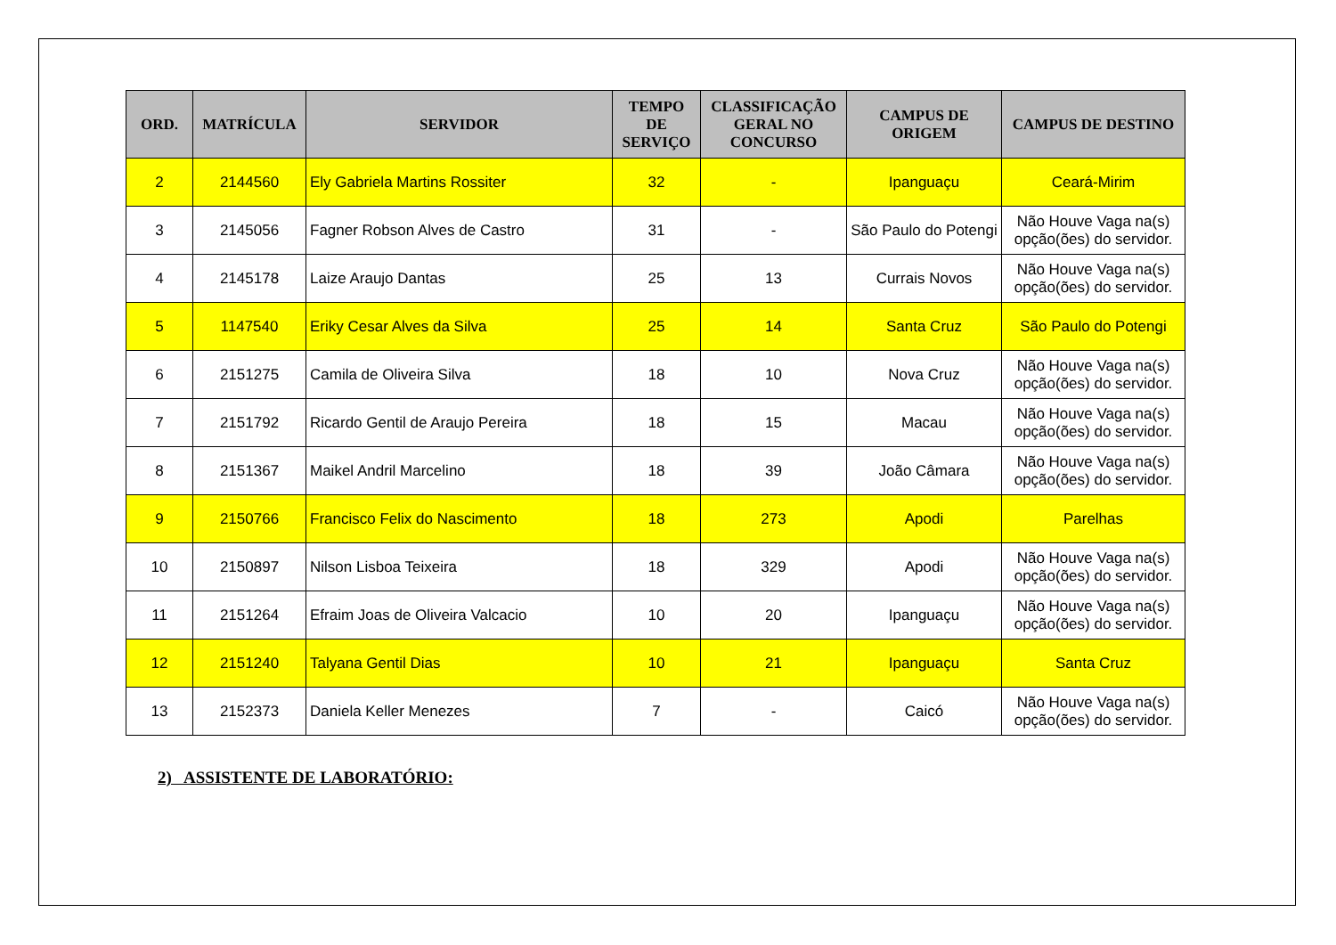| ORD. | MATRÍCULA | SERVIDOR | TEMPO DE SERVIÇO | CLASSIFICAÇÃO GERAL NO CONCURSO | CAMPUS DE ORIGEM | CAMPUS DE DESTINO |
| --- | --- | --- | --- | --- | --- | --- |
| 2 | 2144560 | Ely Gabriela Martins Rossiter | 32 | - | Ipanguaçu | Ceará-Mirim |
| 3 | 2145056 | Fagner Robson Alves de Castro | 31 | - | São Paulo do Potengi | Não Houve Vaga na(s) opção(ões) do servidor. |
| 4 | 2145178 | Laize Araujo Dantas | 25 | 13 | Currais Novos | Não Houve Vaga na(s) opção(ões) do servidor. |
| 5 | 1147540 | Eriky Cesar Alves da Silva | 25 | 14 | Santa Cruz | São Paulo do Potengi |
| 6 | 2151275 | Camila de Oliveira Silva | 18 | 10 | Nova Cruz | Não Houve Vaga na(s) opção(ões) do servidor. |
| 7 | 2151792 | Ricardo Gentil de Araujo Pereira | 18 | 15 | Macau | Não Houve Vaga na(s) opção(ões) do servidor. |
| 8 | 2151367 | Maikel Andril Marcelino | 18 | 39 | João Câmara | Não Houve Vaga na(s) opção(ões) do servidor. |
| 9 | 2150766 | Francisco Felix do Nascimento | 18 | 273 | Apodi | Parelhas |
| 10 | 2150897 | Nilson Lisboa Teixeira | 18 | 329 | Apodi | Não Houve Vaga na(s) opção(ões) do servidor. |
| 11 | 2151264 | Efraim Joas de Oliveira Valcacio | 10 | 20 | Ipanguaçu | Não Houve Vaga na(s) opção(ões) do servidor. |
| 12 | 2151240 | Talyana Gentil Dias | 10 | 21 | Ipanguaçu | Santa Cruz |
| 13 | 2152373 | Daniela Keller Menezes | 7 | - | Caicó | Não Houve Vaga na(s) opção(ões) do servidor. |
2) ASSISTENTE DE LABORATÓRIO: